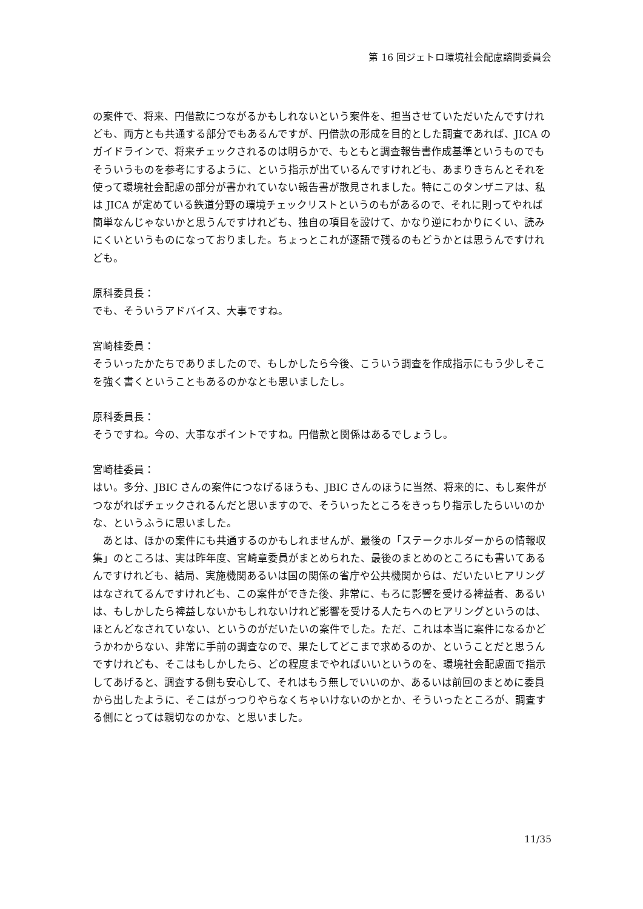第 16 回ジェトロ環境社会配慮諮問委員会
の案件で、将来、円借款につながるかもしれないという案件を、担当させていただいたんですけれども、両方とも共通する部分でもあるんですが、円借款の形成を目的とした調査であれば、JICA のガイドラインで、将来チェックされるのは明らかで、もともと調査報告書作成基準というものでもそういうものを参考にするように、という指示が出ているんですけれども、あまりきちんとそれを使って環境社会配慮の部分が書かれていない報告書が散見されました。特にこのタンザニアは、私は JICA が定めている鉄道分野の環境チェックリストというのもがあるので、それに則ってやれば簡単なんじゃないかと思うんですけれども、独自の項目を設けて、かなり逆にわかりにくい、読みにくいというものになっておりました。ちょっとこれが逐語で残るのもどうかとは思うんですけれども。
原科委員長：
でも、そういうアドバイス、大事ですね。
宮崎桂委員：
そういったかたちでありましたので、もしかしたら今後、こういう調査を作成指示にもう少しそこを強く書くということもあるのかなとも思いましたし。
原科委員長：
そうですね。今の、大事なポイントですね。円借款と関係はあるでしょうし。
宮崎桂委員：
はい。多分、JBIC さんの案件につなげるほうも、JBIC さんのほうに当然、将来的に、もし案件がつながればチェックされるんだと思いますので、そういったところをきっちり指示したらいいのかな、というふうに思いました。
　あとは、ほかの案件にも共通するのかもしれませんが、最後の「ステークホルダーからの情報収集」のところは、実は昨年度、宮崎章委員がまとめられた、最後のまとめのところにも書いてあるんですけれども、結局、実施機関あるいは国の関係の省庁や公共機関からは、だいたいヒアリングはなされてるんですけれども、この案件ができた後、非常に、もろに影響を受ける裨益者、あるいは、もしかしたら裨益しないかもしれないけれど影響を受ける人たちへのヒアリングというのは、ほとんどなされていない、というのがだいたいの案件でした。ただ、これは本当に案件になるかどうかわからない、非常に手前の調査なので、果たしてどこまで求めるのか、ということだと思うんですけれども、そこはもしかしたら、どの程度までやればいいというのを、環境社会配慮面で指示してあげると、調査する側も安心して、それはもう無しでいいのか、あるいは前回のまとめに委員から出したように、そこはがっつりやらなくちゃいけないのかとか、そういったところが、調査する側にとっては親切なのかな、と思いました。
11/35